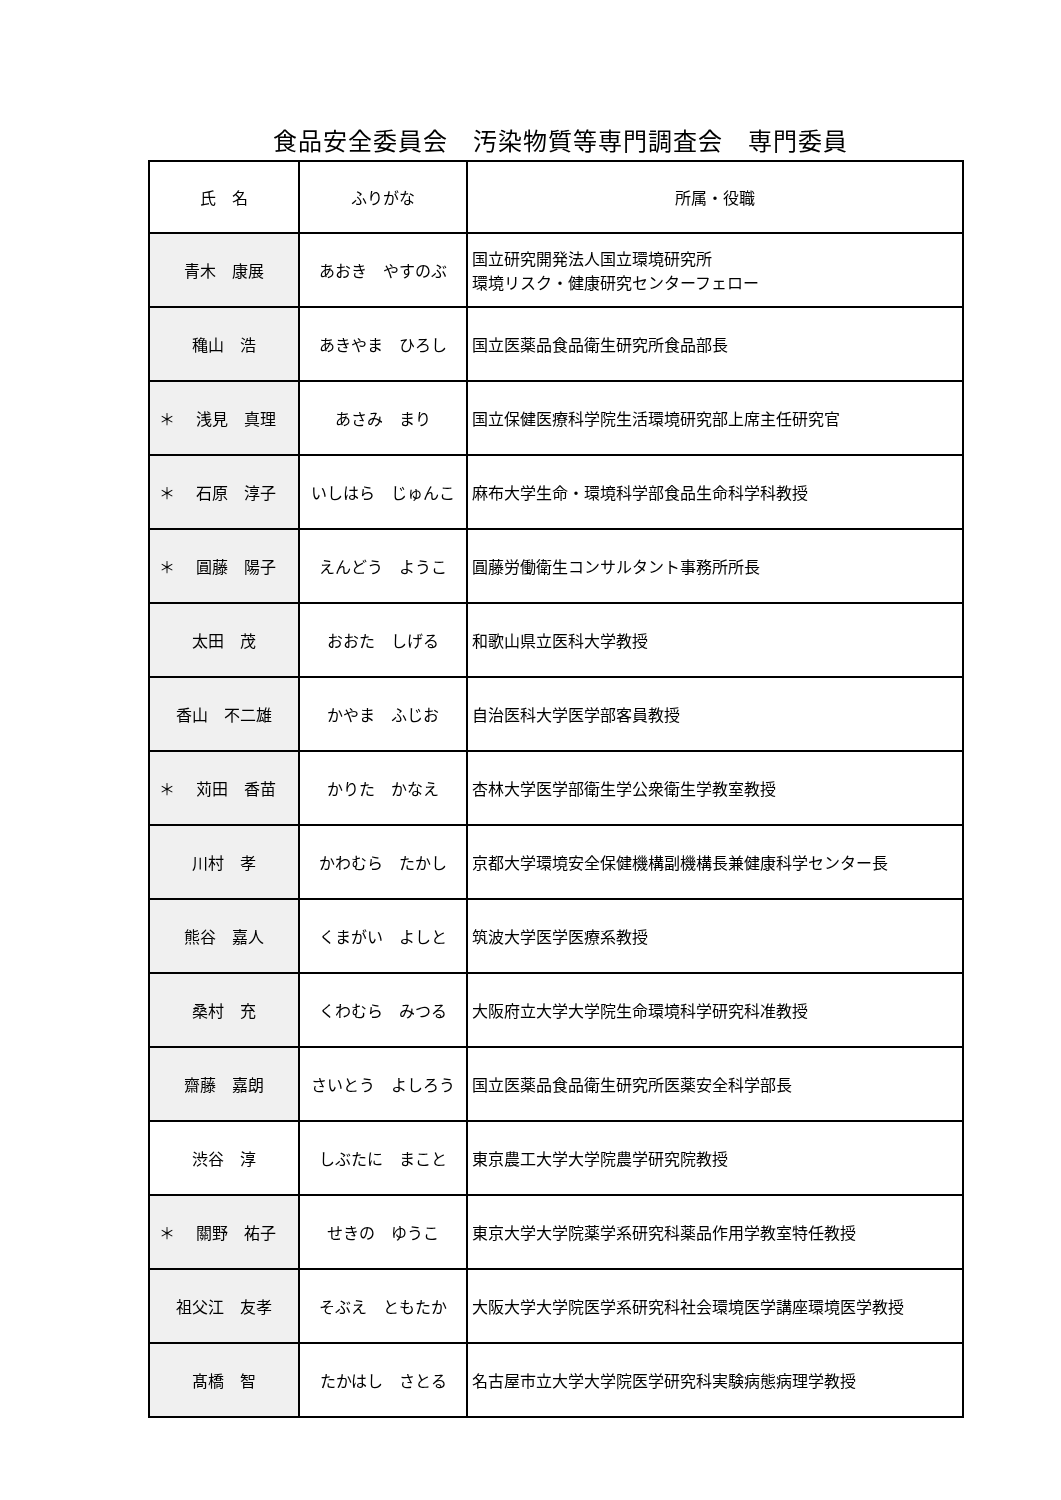食品安全委員会　汚染物質等専門調査会　専門委員
| 氏 名 | ふりがな | 所属・役職 |
| --- | --- | --- |
| 青木 康展 | あおき やすのぶ | 国立研究開発法人国立環境研究所 環境リスク・健康研究センターフェロー |
| 穐山 浩 | あきやま ひろし | 国立医薬品食品衛生研究所食品部長 |
| ＊ 浅見 真理 | あさみ まり | 国立保健医療科学院生活環境研究部上席主任研究官 |
| ＊ 石原 淳子 | いしはら じゅんこ | 麻布大学生命・環境科学部食品生命科学科教授 |
| ＊ 圓藤 陽子 | えんどう ようこ | 圓藤労働衛生コンサルタント事務所所長 |
| 太田 茂 | おおた しげる | 和歌山県立医科大学教授 |
| 香山 不二雄 | かやま ふじお | 自治医科大学医学部客員教授 |
| ＊ 苅田 香苗 | かりた かなえ | 杏林大学医学部衛生学公衆衛生学教室教授 |
| 川村 孝 | かわむら たかし | 京都大学環境安全保健機構副機構長兼健康科学センター長 |
| 熊谷 嘉人 | くまがい よしと | 筑波大学医学医療系教授 |
| 桑村 充 | くわむら みつる | 大阪府立大学大学院生命環境科学研究科准教授 |
| 齋藤 嘉朗 | さいとう よしろう | 国立医薬品食品衛生研究所医薬安全科学部長 |
| 渋谷 淳 | しぶたに まこと | 東京農工大学大学院農学研究院教授 |
| ＊ 關野 祐子 | せきの ゆうこ | 東京大学大学院薬学系研究科薬品作用学教室特任教授 |
| 祖父江 友孝 | そぶえ ともたか | 大阪大学大学院医学系研究科社会環境医学講座環境医学教授 |
| 髙橋 智 | たかはし さとる | 名古屋市立大学大学院医学研究科実験病態病理学教授 |